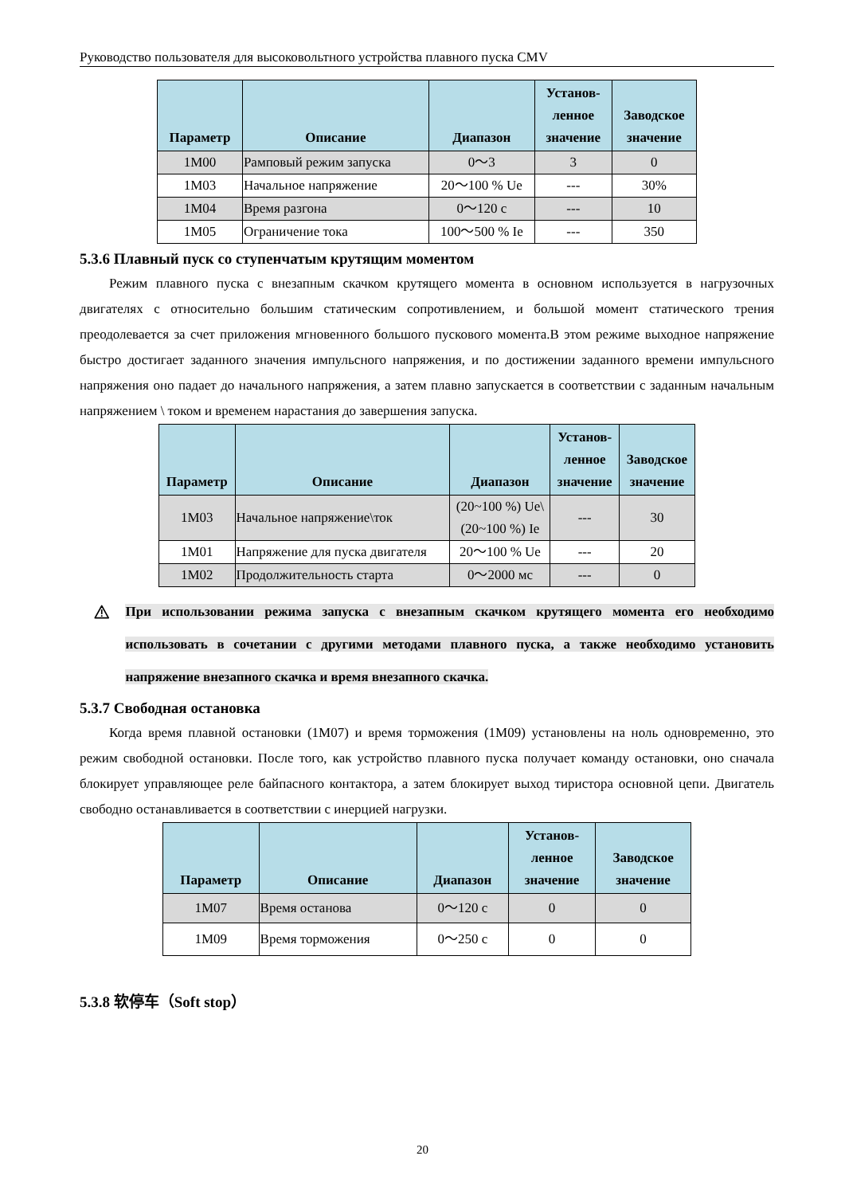Руководство пользователя для высоковольтного устройства плавного пуска CMV
| Параметр | Описание | Диапазон | Установ- ленное значение | Заводское значение |
| --- | --- | --- | --- | --- |
| 1M00 | Рамповый режим запуска | 0～3 | 3 | 0 |
| 1M03 | Начальное напряжение | 20～100 % Ue | --- | 30% |
| 1M04 | Время разгона | 0～120 с | --- | 10 |
| 1M05 | Ограничение тока | 100～500 % Ie | --- | 350 |
5.3.6 Плавный пуск со ступенчатым крутящим моментом
Режим плавного пуска с внезапным скачком крутящего момента в основном используется в нагрузочных двигателях с относительно большим статическим сопротивлением, и большой момент статического трения преодолевается за счет приложения мгновенного большого пускового момента.В этом режиме выходное напряжение быстро достигает заданного значения импульсного напряжения, и по достижении заданного времени импульсного напряжения оно падает до начального напряжения, а затем плавно запускается в соответствии с заданным начальным напряжением \ током и временем нарастания до завершения запуска.
| Параметр | Описание | Диапазон | Установ- ленное значение | Заводское значение |
| --- | --- | --- | --- | --- |
| 1M03 | Начальное напряжение\ток | (20~100 %) Ue\ (20~100 %) Ie | --- | 30 |
| 1M01 | Напряжение для пуска двигателя | 20～100 % Ue | --- | 20 |
| 1M02 | Продолжительность старта | 0～2000 мс | --- | 0 |
При использовании режима запуска с внезапным скачком крутящего момента его необходимо использовать в сочетании с другими методами плавного пуска, а также необходимо установить напряжение внезапного скачка и время внезапного скачка.
5.3.7 Свободная остановка
Когда время плавной остановки (1M07) и время торможения (1M09) установлены на ноль одновременно, это режим свободной остановки. После того, как устройство плавного пуска получает команду остановки, оно сначала блокирует управляющее реле байпасного контактора, а затем блокирует выход тиристора основной цепи. Двигатель свободно останавливается в соответствии с инерцией нагрузки.
| Параметр | Описание | Диапазон | Установ- ленное значение | Заводское значение |
| --- | --- | --- | --- | --- |
| 1M07 | Время останова | 0～120 с | 0 | 0 |
| 1M09 | Время торможения | 0～250 с | 0 | 0 |
5.3.8 软停车（Soft stop）
20